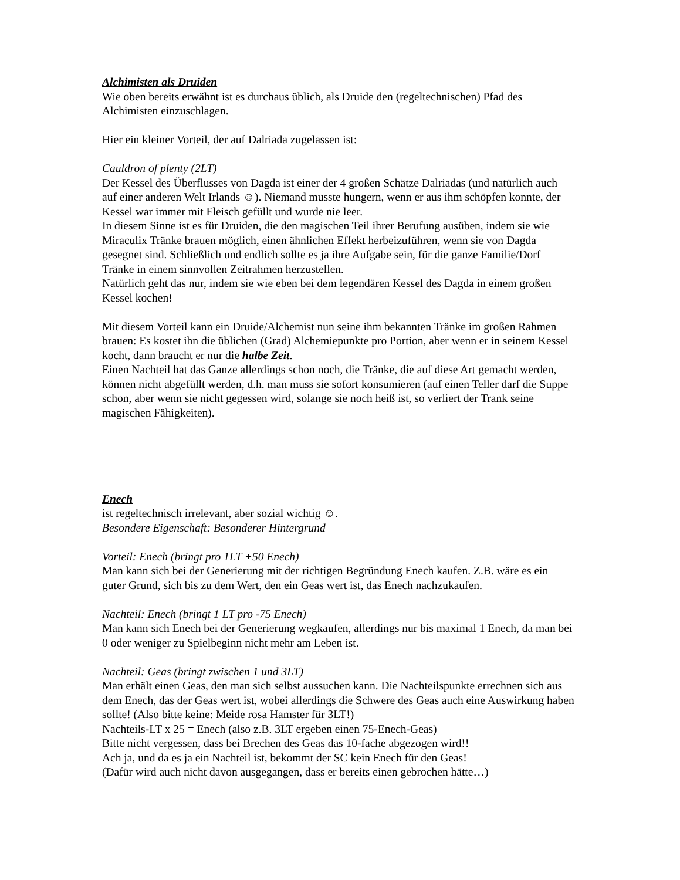Alchimisten als Druiden
Wie oben bereits erwähnt ist es durchaus üblich, als Druide den (regeltechnischen) Pfad des Alchimisten einzuschlagen.
Hier ein kleiner Vorteil, der auf Dalriada zugelassen ist:
Cauldron of plenty (2LT)
Der Kessel des Überflusses von Dagda ist einer der 4 großen Schätze Dalriadas (und natürlich auch auf einer anderen Welt Irlands ☺). Niemand musste hungern, wenn er aus ihm schöpfen konnte, der Kessel war immer mit Fleisch gefüllt und wurde nie leer.
In diesem Sinne ist es für Druiden, die den magischen Teil ihrer Berufung ausüben, indem sie wie Miraculix Tränke brauen möglich, einen ähnlichen Effekt herbeizuführen, wenn sie von Dagda gesegnet sind. Schließlich und endlich sollte es ja ihre Aufgabe sein, für die ganze Familie/Dorf Tränke in einem sinnvollen Zeitrahmen herzustellen.
Natürlich geht das nur, indem sie wie eben bei dem legendären Kessel des Dagda in einem großen Kessel kochen!
Mit diesem Vorteil kann ein Druide/Alchemist nun seine ihm bekannten Tränke im großen Rahmen brauen: Es kostet ihn die üblichen (Grad) Alchemiepunkte pro Portion, aber wenn er in seinem Kessel kocht, dann braucht er nur die halbe Zeit.
Einen Nachteil hat das Ganze allerdings schon noch, die Tränke, die auf diese Art gemacht werden, können nicht abgefüllt werden, d.h. man muss sie sofort konsumieren (auf einen Teller darf die Suppe schon, aber wenn sie nicht gegessen wird, solange sie noch heiß ist, so verliert der Trank seine magischen Fähigkeiten).
Enech
ist regeltechnisch irrelevant, aber sozial wichtig ☺.
Besondere Eigenschaft: Besonderer Hintergrund
Vorteil: Enech (bringt pro 1LT +50 Enech)
Man kann sich bei der Generierung mit der richtigen Begründung Enech kaufen. Z.B. wäre es ein guter Grund, sich bis zu dem Wert, den ein Geas wert ist, das Enech nachzukaufen.
Nachteil: Enech (bringt 1 LT pro -75 Enech)
Man kann sich Enech bei der Generierung wegkaufen, allerdings nur bis maximal 1 Enech, da man bei 0 oder weniger zu Spielbeginn nicht mehr am Leben ist.
Nachteil: Geas (bringt zwischen 1 und 3LT)
Man erhält einen Geas, den man sich selbst aussuchen kann. Die Nachteilspunkte errechnen sich aus dem Enech, das der Geas wert ist, wobei allerdings die Schwere des Geas auch eine Auswirkung haben sollte! (Also bitte keine: Meide rosa Hamster für 3LT!)
Nachteils-LT x 25 = Enech (also z.B. 3LT ergeben einen 75-Enech-Geas)
Bitte nicht vergessen, dass bei Brechen des Geas das 10-fache abgezogen wird!!
Ach ja, und da es ja ein Nachteil ist, bekommt der SC kein Enech für den Geas!
(Dafür wird auch nicht davon ausgegangen, dass er bereits einen gebrochen hätte…)